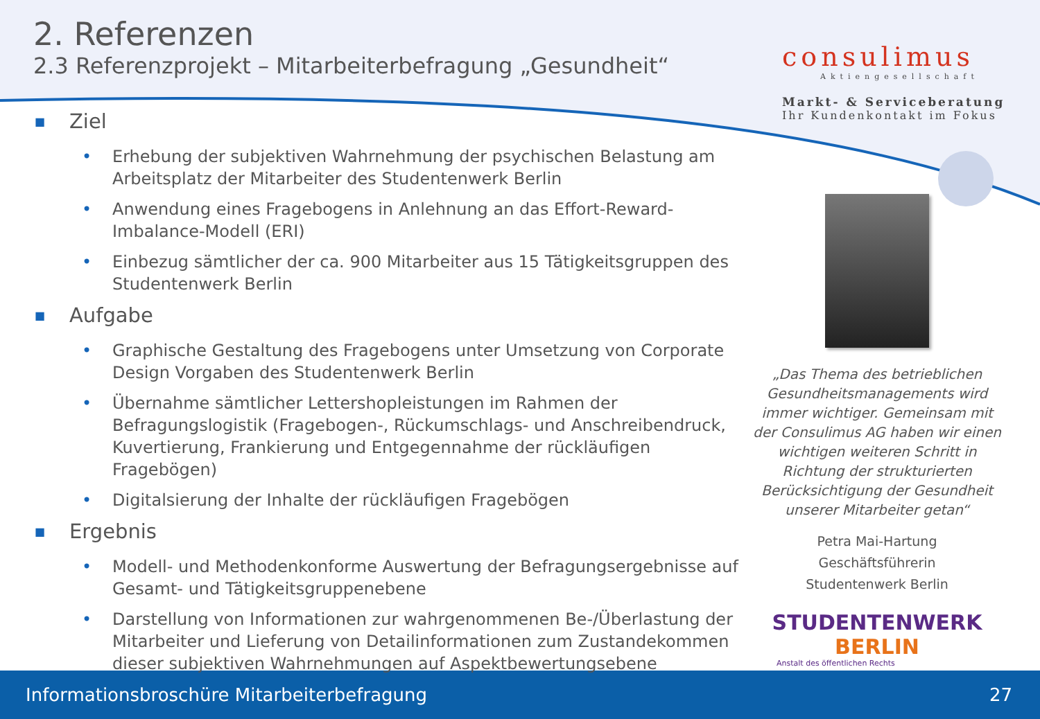2. Referenzen
2.3 Referenzprojekt – Mitarbeiterbefragung „Gesundheit“
consulimus
Aktiengesellschaft
Markt- & Serviceberatung
Ihr Kundenkontakt im Fokus
■ Ziel
• Erhebung der subjektiven Wahrnehmung der psychischen Belastung am Arbeitsplatz der Mitarbeiter des Studentenwerk Berlin
• Anwendung eines Fragebogens in Anlehnung an das Effort-Reward-Imbalance-Modell (ERI)
• Einbezug sämtlicher der ca. 900 Mitarbeiter aus 15 Tätigkeitsgruppen des Studentenwerk Berlin
■ Aufgabe
• Graphische Gestaltung des Fragebogens unter Umsetzung von Corporate Design Vorgaben des Studentenwerk Berlin
• Übernahme sämtlicher Lettershopleistungen im Rahmen der Befragungslogistik (Fragebogen-, Rückumschlags- und Anschreibendruck, Kuvertierung, Frankierung und Entgegennahme der rückläufigen Fragebögen)
• Digitalsierung der Inhalte der rückläufigen Fragebögen
■ Ergebnis
• Modell- und Methodenkonforme Auswertung der Befragungsergebnisse auf Gesamt- und Tätigkeitsgruppenebene
• Darstellung von Informationen zur wahrgenommenen Be-/Überlastung der Mitarbeiter und Lieferung von Detailinformationen zum Zustandekommen dieser subjektiven Wahrnehmungen auf Aspektbewertungsebene
„Das Thema des betrieblichen Gesundheitsmanagements wird immer wichtiger. Gemeinsam mit der Consulimus AG haben wir einen wichtigen weiteren Schritt in Richtung der strukturierten Berücksichtigung der Gesundheit unserer Mitarbeiter getan“
Petra Mai-Hartung
Geschäftsführerin
Studentenwerk Berlin
STUDENTENWERK BERLIN
Anstalt des öffentlichen Rechts
Informationsbroschüre Mitarbeiterbefragung 27